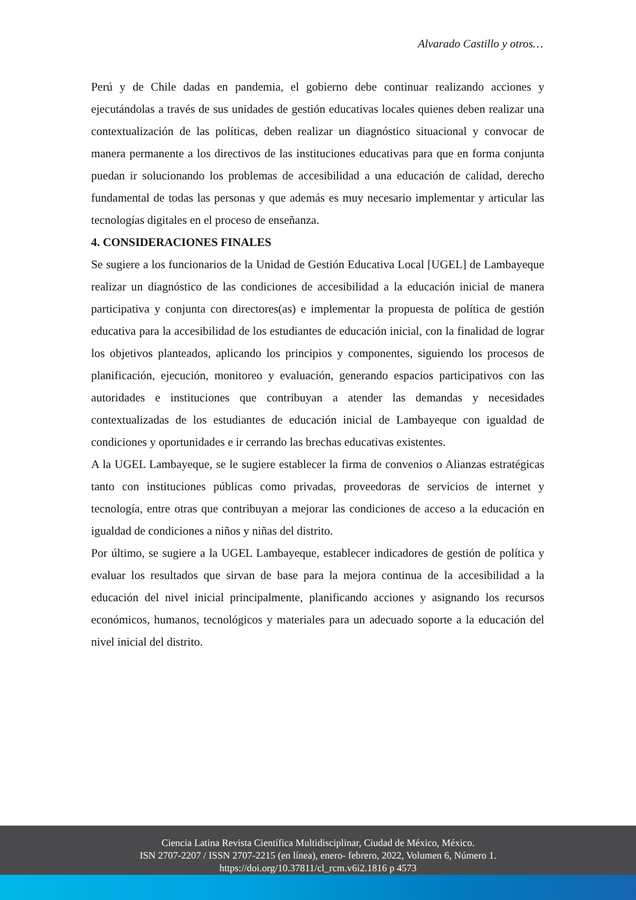Alvarado Castillo y otros…
Perú y de Chile dadas en pandemia, el gobierno debe continuar realizando acciones y ejecutándolas a través de sus unidades de gestión educativas locales quienes deben realizar una contextualización de las políticas, deben realizar un diagnóstico situacional y convocar de manera permanente a los directivos de las instituciones educativas para que en forma conjunta puedan ir solucionando los problemas de accesibilidad a una educación de calidad, derecho fundamental de todas las personas y que además es muy necesario implementar y articular las tecnologías digitales en el proceso de enseñanza.
4. CONSIDERACIONES FINALES
Se sugiere a los funcionarios de la Unidad de Gestión Educativa Local [UGEL] de Lambayeque realizar un diagnóstico de las condiciones de accesibilidad a la educación inicial de manera participativa y conjunta con directores(as) e implementar la propuesta de política de gestión educativa para la accesibilidad de los estudiantes de educación inicial, con la finalidad de lograr los objetivos planteados, aplicando los principios y componentes, siguiendo los procesos de planificación, ejecución, monitoreo y evaluación, generando espacios participativos con las autoridades e instituciones que contribuyan a atender las demandas y necesidades contextualizadas de los estudiantes de educación inicial de Lambayeque con igualdad de condiciones y oportunidades e ir cerrando las brechas educativas existentes.
A la UGEL Lambayeque, se le sugiere establecer la firma de convenios o Alianzas estratégicas tanto con instituciones públicas como privadas, proveedoras de servicios de internet y tecnología, entre otras que contribuyan a mejorar las condiciones de acceso a la educación en igualdad de condiciones a niños y niñas del distrito.
Por último, se sugiere a la UGEL Lambayeque, establecer indicadores de gestión de política y evaluar los resultados que sirvan de base para la mejora continua de la accesibilidad a la educación del nivel inicial principalmente, planificando acciones y asignando los recursos económicos, humanos, tecnológicos y materiales para un adecuado soporte a la educación del nivel inicial del distrito.
Ciencia Latina Revista Científica Multidisciplinar, Ciudad de México, México.
ISN 2707-2207 / ISSN 2707-2215 (en línea), enero- febrero, 2022, Volumen 6, Número 1.
https://doi.org/10.37811/cl_rcm.v6i2.1816 p 4573